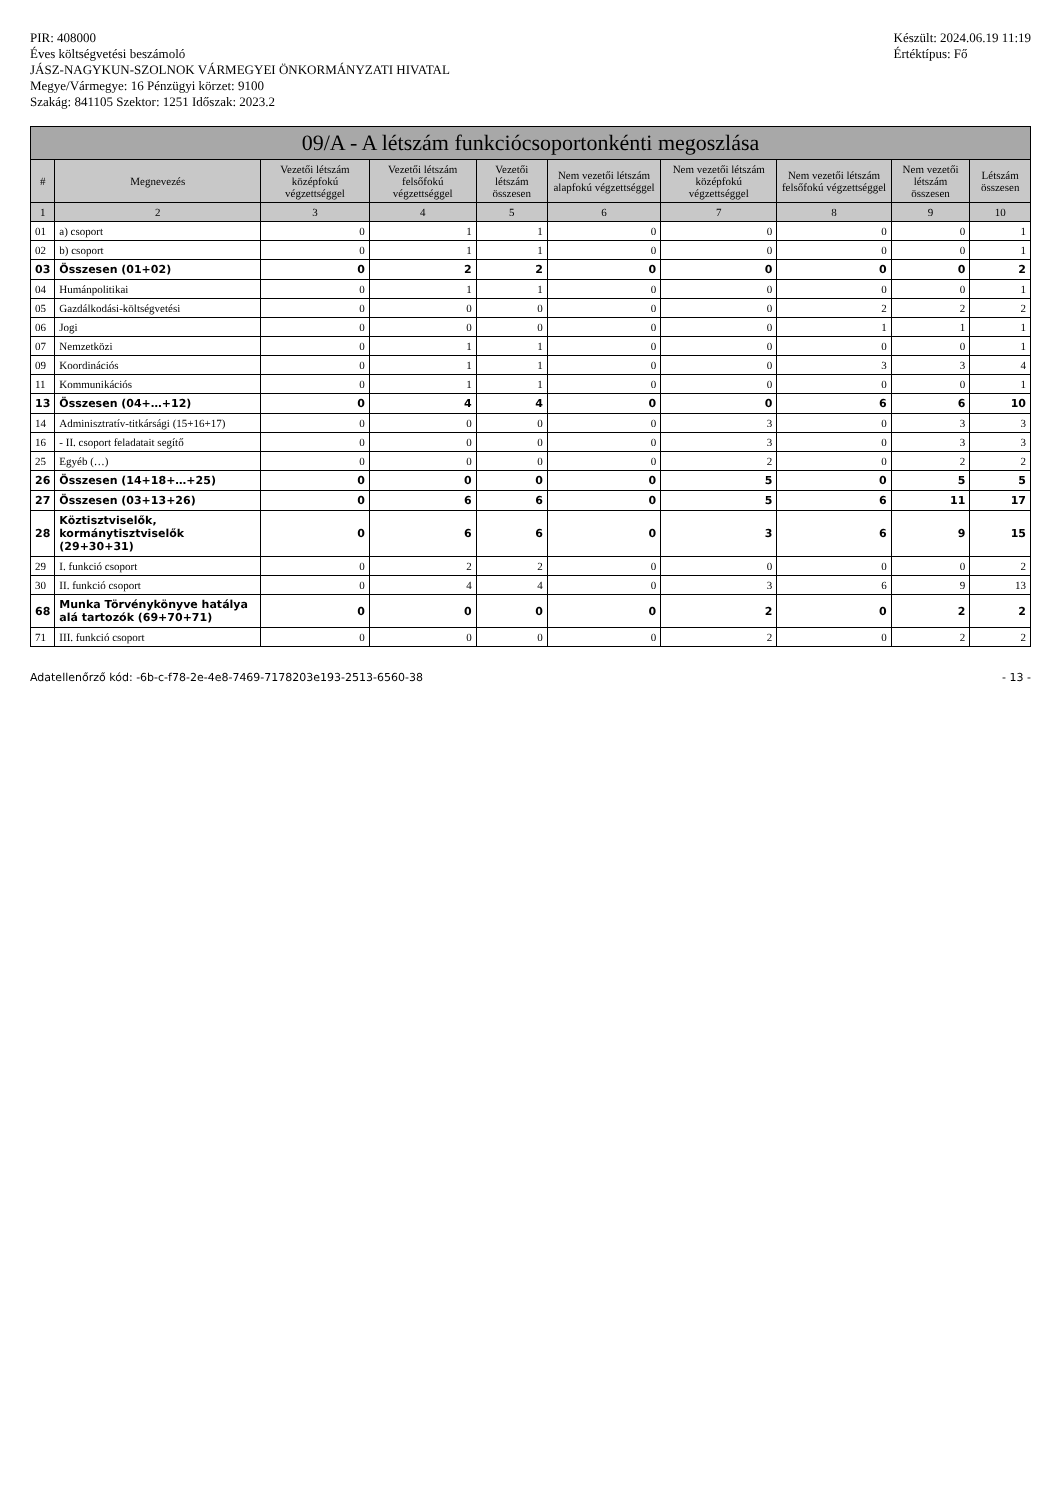PIR: 408000
Éves költségvetési beszámoló
JÁSZ-NAGYKUN-SZOLNOK VÁRMEGYEI ÖNKORMÁNYZATI HIVATAL
Megye/Vármegye: 16 Pénzügyi körzet: 9100
Szakág: 841105 Szektor: 1251 Időszak: 2023.2
Készült: 2024.06.19 11:19
Értéktípus: Fő
| 09/A - A létszám funkciócsoportonkénti megoszlása | | | | | | | | | |
| --- | --- | --- | --- | --- | --- | --- | --- | --- | --- |
| # | Megnevezés | Vezetői létszám középfokú végzettséggel | Vezetői létszám felsőfokú végzettséggel | Vezetői létszám összesen | Nem vezetői létszám alapfokú végzettséggel | Nem vezetői létszám középfokú végzettséggel | Nem vezetői létszám felsőfokú végzettséggel | Nem vezetői létszám összesen | Létszám összesen |
| 1 | 2 | 3 | 4 | 5 | 6 | 7 | 8 | 9 | 10 |
| 01 | a) csoport | 0 | 1 | 1 | 0 | 0 | 0 | 0 | 1 |
| 02 | b) csoport | 0 | 1 | 1 | 0 | 0 | 0 | 0 | 1 |
| 03 | Összesen (01+02) | 0 | 2 | 2 | 0 | 0 | 0 | 0 | 2 |
| 04 | Humánpolitikai | 0 | 1 | 1 | 0 | 0 | 0 | 0 | 1 |
| 05 | Gazdálkodási-költségvetési | 0 | 0 | 0 | 0 | 0 | 2 | 2 | 2 |
| 06 | Jogi | 0 | 0 | 0 | 0 | 0 | 1 | 1 | 1 |
| 07 | Nemzetközi | 0 | 1 | 1 | 0 | 0 | 0 | 0 | 1 |
| 09 | Koordinációs | 0 | 1 | 1 | 0 | 0 | 3 | 3 | 4 |
| 11 | Kommunikációs | 0 | 1 | 1 | 0 | 0 | 0 | 0 | 1 |
| 13 | Összesen (04+…+12) | 0 | 4 | 4 | 0 | 0 | 6 | 6 | 10 |
| 14 | Adminisztratív-titkársági (15+16+17) | 0 | 0 | 0 | 0 | 3 | 0 | 3 | 3 |
| 16 | - II. csoport feladatait segítő | 0 | 0 | 0 | 0 | 3 | 0 | 3 | 3 |
| 25 | Egyéb (…) | 0 | 0 | 0 | 0 | 2 | 0 | 2 | 2 |
| 26 | Összesen (14+18+…+25) | 0 | 0 | 0 | 0 | 5 | 0 | 5 | 5 |
| 27 | Összesen (03+13+26) | 0 | 6 | 6 | 0 | 5 | 6 | 11 | 17 |
| 28 | Köztisztviselők, kormánytisztviselők (29+30+31) | 0 | 6 | 6 | 0 | 3 | 6 | 9 | 15 |
| 29 | I. funkció csoport | 0 | 2 | 2 | 0 | 0 | 0 | 0 | 2 |
| 30 | II. funkció csoport | 0 | 4 | 4 | 0 | 3 | 6 | 9 | 13 |
| 68 | Munka Törvénykönyve hatálya alá tartozók (69+70+71) | 0 | 0 | 0 | 0 | 2 | 0 | 2 | 2 |
| 71 | III. funkció csoport | 0 | 0 | 0 | 0 | 2 | 0 | 2 | 2 |
Adatellenőrző kód: -6b-c-f78-2e-4e8-7469-7178203e193-2513-6560-38
- 13 -